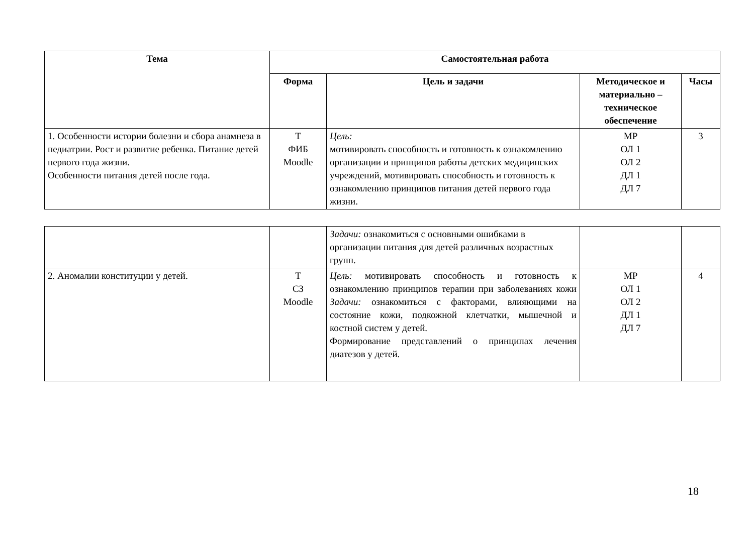| Тема | Самостоятельная работа | | | |
| --- | --- | --- | --- | --- |
| | Форма | Цель и задачи | Методическое и материально – техническое обеспечение | Часы |
| 1. Особенности истории болезни и сбора анамнеза в педиатрии. Рост и развитие ребенка. Питание детей первого года жизни. Особенности питания детей после года. | Т ФИБ Moodle | Цель: мотивировать способность и готовность к ознакомлению организации и принципов работы детских медицинских учреждений, мотивировать способность и готовность к ознакомлению принципов питания детей первого года жизни. | МР ОЛ 1 ОЛ 2 ДЛ 1 ДЛ 7 | 3 |
| | | Задачи: ознакомиться с основными ошибками в организации питания для детей различных возрастных групп. | | |
| 2. Аномалии конституции у детей. | Т СЗ Moodle | Цель: мотивировать способность и готовность к ознакомлению принципов терапии при заболеваниях кожи Задачи: ознакомиться с факторами, влияющими на состояние кожи, подкожной клетчатки, мышечной и костной систем у детей. Формирование представлений о принципах лечения диатезов у детей. | МР ОЛ 1 ОЛ 2 ДЛ 1 ДЛ 7 | 4 |
18